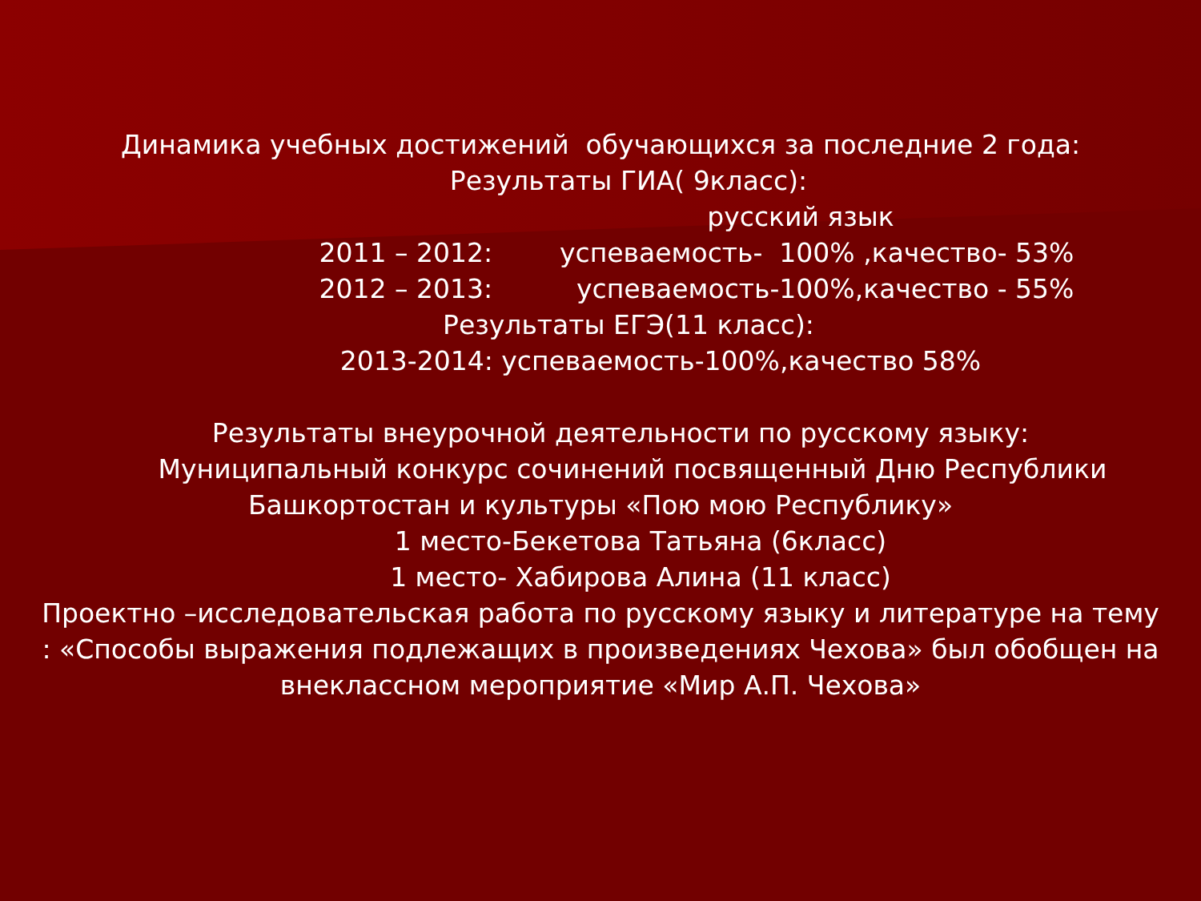Динамика учебных достижений обучающихся за последние 2 года:
Результаты ГИА( 9класс):
русский язык
2011 – 2012: успеваемость- 100% ,качество- 53%
2012 – 2013: успеваемость-100%,качество - 55%
Результаты ЕГЭ(11 класс):
2013-2014: успеваемость-100%,качество 58%
Результаты внеурочной деятельности по русскому языку:
Муниципальный конкурс сочинений посвященный Дню Республики
Башкортостан и культуры «Пою мою Республику»
1 место-Бекетова Татьяна (6класс)
1 место- Хабирова Алина (11 класс)
Проектно –исследовательская работа по русскому языку и литературе на тему
: «Способы выражения подлежащих в произведениях Чехова» был обобщен на
внеклассном мероприятие «Мир А.П. Чехова»